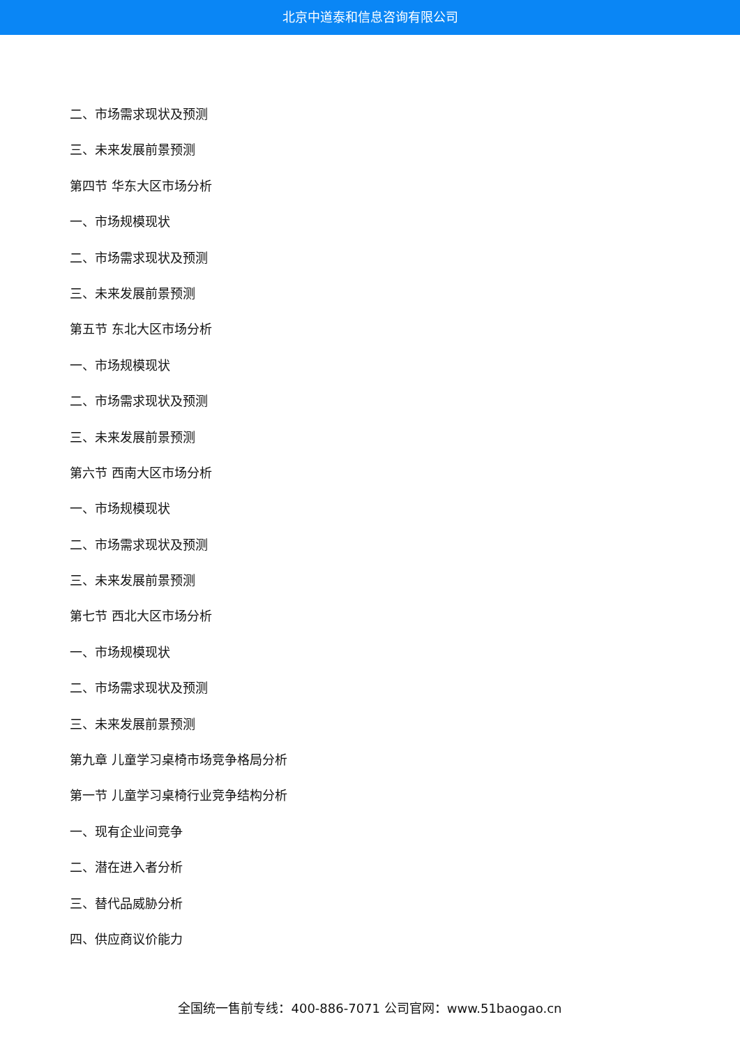北京中道泰和信息咨询有限公司
二、市场需求现状及预测
三、未来发展前景预测
第四节 华东大区市场分析
一、市场规模现状
二、市场需求现状及预测
三、未来发展前景预测
第五节 东北大区市场分析
一、市场规模现状
二、市场需求现状及预测
三、未来发展前景预测
第六节 西南大区市场分析
一、市场规模现状
二、市场需求现状及预测
三、未来发展前景预测
第七节 西北大区市场分析
一、市场规模现状
二、市场需求现状及预测
三、未来发展前景预测
第九章 儿童学习桌椅市场竞争格局分析
第一节 儿童学习桌椅行业竞争结构分析
一、现有企业间竞争
二、潜在进入者分析
三、替代品威胁分析
四、供应商议价能力
全国统一售前专线：400-886-7071 公司官网：www.51baogao.cn